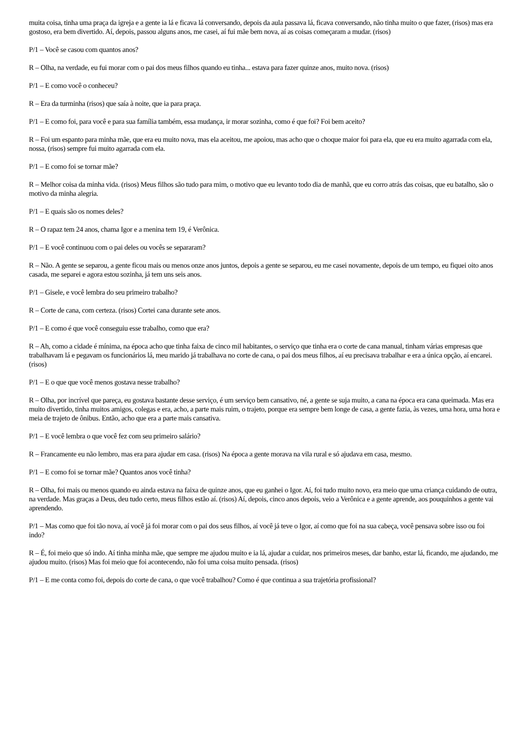muita coisa, tinha uma praça da igreja e a gente ia lá e ficava lá conversando, depois da aula passava lá, ficava conversando, não tinha muito o que fazer, (risos) mas era gostoso, era bem divertido. Aí, depois, passou alguns anos, me casei, aí fui mãe bem nova, aí as coisas começaram a mudar. (risos)
P/1 – Você se casou com quantos anos?
R – Olha, na verdade, eu fui morar com o pai dos meus filhos quando eu tinha... estava para fazer quinze anos, muito nova. (risos)
P/1 – E como você o conheceu?
R – Era da turminha (risos) que saía à noite, que ia para praça.
P/1 – E como foi, para você e para sua família também, essa mudança, ir morar sozinha, como é que foi? Foi bem aceito?
R – Foi um espanto para minha mãe, que era eu muito nova, mas ela aceitou, me apoiou, mas acho que o choque maior foi para ela, que eu era muito agarrada com ela, nossa, (risos) sempre fui muito agarrada com ela.
P/1 – E como foi se tornar mãe?
R – Melhor coisa da minha vida. (risos) Meus filhos são tudo para mim, o motivo que eu levanto todo dia de manhã, que eu corro atrás das coisas, que eu batalho, são o motivo da minha alegria.
P/1 – E quais são os nomes deles?
R – O rapaz tem 24 anos, chama Igor e a menina tem 19, é Verônica.
P/1 – E você continuou com o pai deles ou vocês se separaram?
R – Não. A gente se separou, a gente ficou mais ou menos onze anos juntos, depois a gente se separou, eu me casei novamente, depois de um tempo, eu fiquei oito anos casada, me separei e agora estou sozinha, já tem uns seis anos.
P/1 – Gisele, e você lembra do seu primeiro trabalho?
R – Corte de cana, com certeza. (risos) Cortei cana durante sete anos.
P/1 – E como é que você conseguiu esse trabalho, como que era?
R – Ah, como a cidade é mínima, na época acho que tinha faixa de cinco mil habitantes, o serviço que tinha era o corte de cana manual, tinham várias empresas que trabalhavam lá e pegavam os funcionários lá, meu marido já trabalhava no corte de cana, o pai dos meus filhos, aí eu precisava trabalhar e era a única opção, aí encarei. (risos)
P/1 – E o que que você menos gostava nesse trabalho?
R – Olha, por incrível que pareça, eu gostava bastante desse serviço, é um serviço bem cansativo, né, a gente se suja muito, a cana na época era cana queimada. Mas era muito divertido, tinha muitos amigos, colegas e era, acho, a parte mais ruim, o trajeto, porque era sempre bem longe de casa, a gente fazia, às vezes, uma hora, uma hora e meia de trajeto de ônibus. Então, acho que era a parte mais cansativa.
P/1 – E você lembra o que você fez com seu primeiro salário?
R – Francamente eu não lembro, mas era para ajudar em casa. (risos) Na época a gente morava na vila rural e só ajudava em casa, mesmo.
P/1 – E como foi se tornar mãe? Quantos anos você tinha?
R – Olha, foi mais ou menos quando eu ainda estava na faixa de quinze anos, que eu ganhei o Igor. Aí, foi tudo muito novo, era meio que uma criança cuidando de outra, na verdade. Mas graças a Deus, deu tudo certo, meus filhos estão aí. (risos) Aí, depois, cinco anos depois, veio a Verônica e a gente aprende, aos pouquinhos a gente vai aprendendo.
P/1 – Mas como que foi tão nova, aí você já foi morar com o pai dos seus filhos, aí você já teve o Igor, aí como que foi na sua cabeça, você pensava sobre isso ou foi indo?
R – É, foi meio que só indo. Aí tinha minha mãe, que sempre me ajudou muito e ia lá, ajudar a cuidar, nos primeiros meses, dar banho, estar lá, ficando, me ajudando, me ajudou muito. (risos) Mas foi meio que foi acontecendo, não foi uma coisa muito pensada. (risos)
P/1 – E me conta como foi, depois do corte de cana, o que você trabalhou? Como é que continua a sua trajetória profissional?